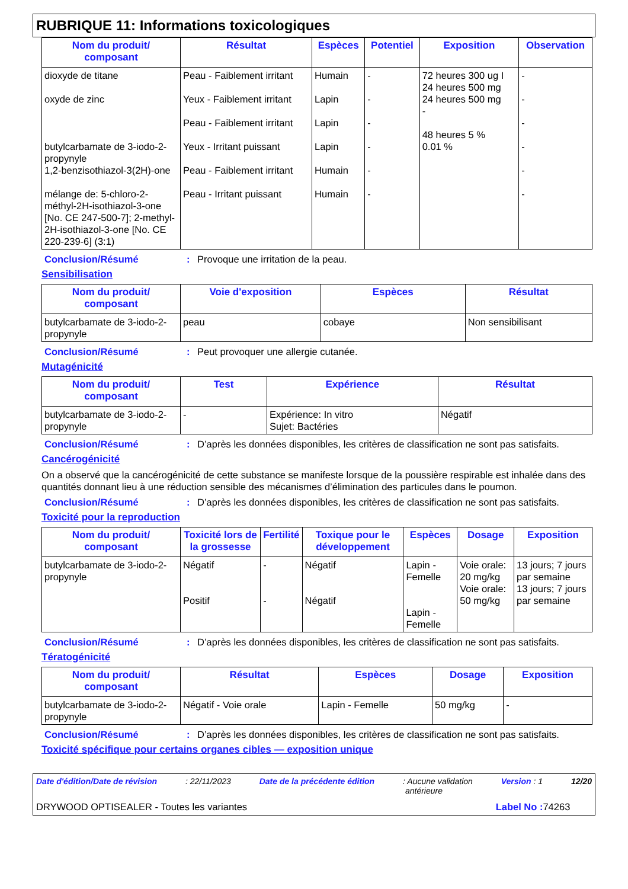RUBRIQUE 11: Informations toxicologiques
| Nom du produit/ composant | Résultat | Espèces | Potentiel | Exposition | Observation |
| --- | --- | --- | --- | --- | --- |
| dioxyde de titane oxyde de zinc butylcarbamate de 3-iodo-2-propynyle 1,2-benzisothiazol-3(2H)-one mélange de: 5-chloro-2-méthyl-2H-isothiazol-3-one [No. CE 247-500-7]; 2-methyl-2H-isothiazol-3-one [No. CE 220-239-6] (3:1) | Peau - Faiblement irritant Yeux - Faiblement irritant Peau - Faiblement irritant Yeux - Irritant puissant Peau - Faiblement irritant Peau - Irritant puissant | Humain Lapin Lapin Lapin Humain Humain | - - - - - - | 72 heures 300 ug I 24 heures 500 mg 24 heures 500 mg - 48 heures 5 % 0.01 % | - - - - - - |
Conclusion/Résumé: Provoque une irritation de la peau.
Sensibilisation
| Nom du produit/ composant | Voie d'exposition | Espèces | Résultat |
| --- | --- | --- | --- |
| butylcarbamate de 3-iodo-2-propynyle | peau | cobaye | Non sensibilisant |
Conclusion/Résumé: Peut provoquer une allergie cutanée.
Mutagénicité
| Nom du produit/ composant | Test | Expérience | Résultat |
| --- | --- | --- | --- |
| butylcarbamate de 3-iodo-2-propynyle | - | Expérience: In vitro Sujet: Bactéries | Négatif |
Conclusion/Résumé: D’après les données disponibles, les critères de classification ne sont pas satisfaits.
Cancérogénicité
On a observé que la cancérogénicité de cette substance se manifeste lorsque de la poussière respirable est inhalée dans des quantités donnant lieu à une réduction sensible des mécanismes d’élimination des particules dans le poumon.
Conclusion/Résumé: D’après les données disponibles, les critères de classification ne sont pas satisfaits.
Toxicité pour la reproduction
| Nom du produit/ composant | Toxicité lors de la grossesse | Fertilité | Toxique pour le développement | Espèces | Dosage | Exposition |
| --- | --- | --- | --- | --- | --- | --- |
| butylcarbamate de 3-iodo-2-propynyle | Négatif Positif | - - | Négatif Négatif | Lapin - Femelle Lapin - Femelle | Voie orale: 20 mg/kg Voie orale: 50 mg/kg | 13 jours; 7 jours par semaine 13 jours; 7 jours par semaine |
Conclusion/Résumé: D’après les données disponibles, les critères de classification ne sont pas satisfaits.
Tératogénicité
| Nom du produit/ composant | Résultat | Espèces | Dosage | Exposition |
| --- | --- | --- | --- | --- |
| butylcarbamate de 3-iodo-2-propynyle | Négatif - Voie orale | Lapin - Femelle | 50 mg/kg | - |
Conclusion/Résumé: D’après les données disponibles, les critères de classification ne sont pas satisfaits.
Toxicité spécifique pour certains organes cibles — exposition unique
Date d'édition/Date de révision: 22/11/2023 Date de la précédente édition: Aucune validation
antérieure Version : 1 12/20
DRYWOOD OPTISEALER - Toutes les variantes Label No : 74263